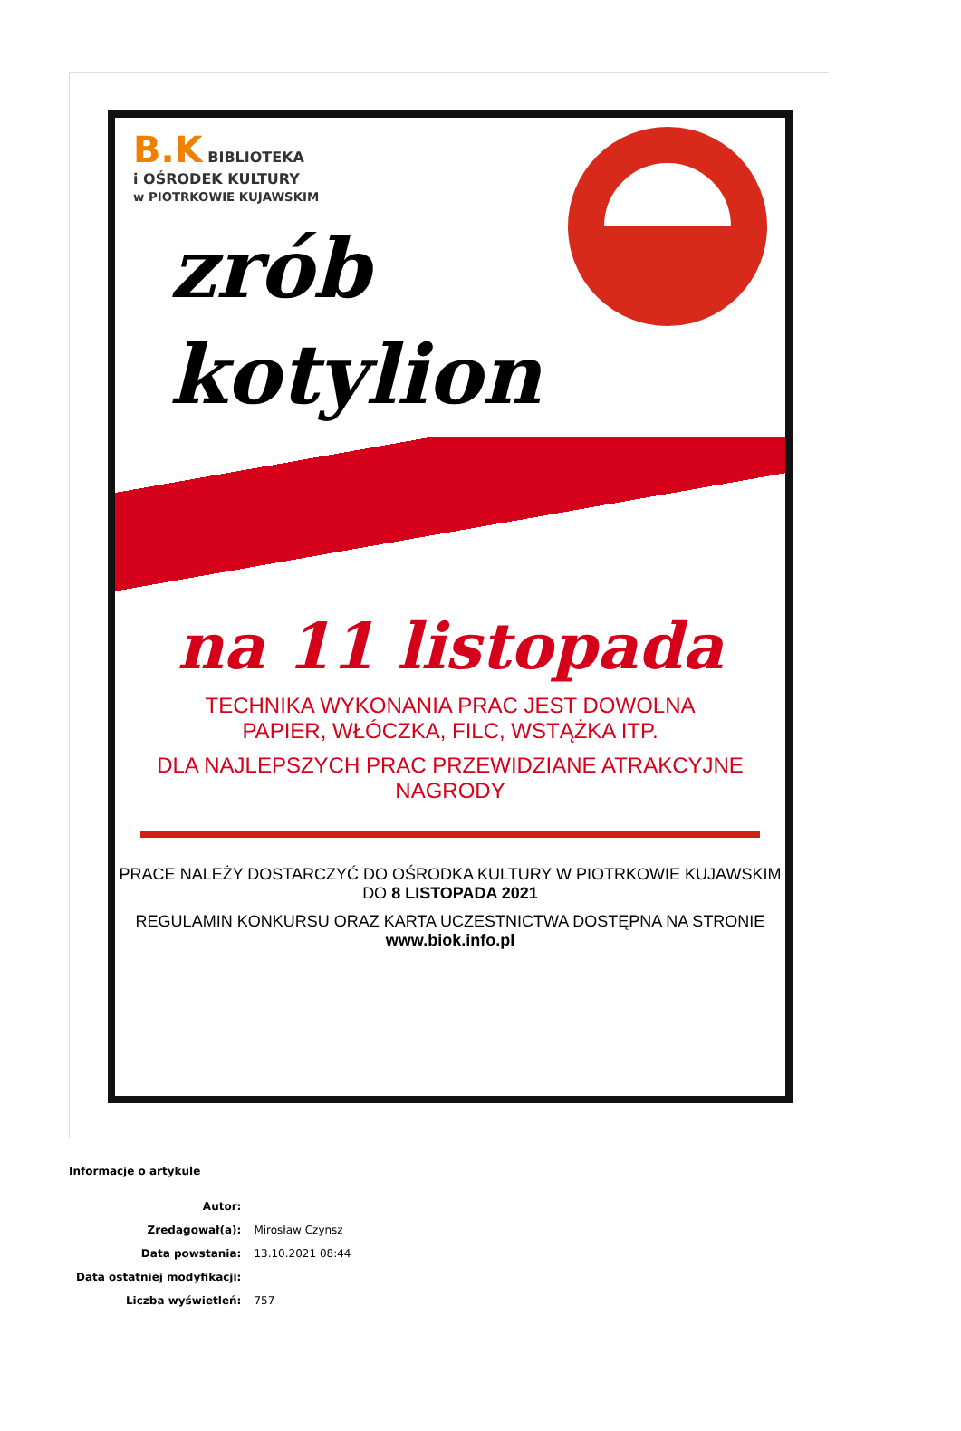B.K BIBLIOTEKA
i OŚRODEK KULTURY
w PIOTRKOWIE KUJAWSKIM
zrób
kotylion
na 11 listopada
TECHNIKA WYKONANIA PRAC JEST DOWOLNA
PAPIER, WŁÓCZKA, FILC, WSTĄŻKA ITP.
DLA NAJLEPSZYCH PRAC PRZEWIDZIANE ATRAKCYJNE NAGRODY
PRACE NALEŻY DOSTARCZYĆ DO OŚRODKA KULTURY W PIOTRKOWIE KUJAWSKIM
DO 8 LISTOPADA 2021
REGULAMIN KONKURSU ORAZ KARTA UCZESTNICTWA DOSTĘPNA NA STRONIE
www.biok.info.pl
Informacje o artykule
| Autor: | |
| Zredagował(a): | Mirosław Czynsz |
| Data powstania: | 13.10.2021 08:44 |
| Data ostatniej modyfikacji: | |
| Liczba wyświetleń: | 757 |